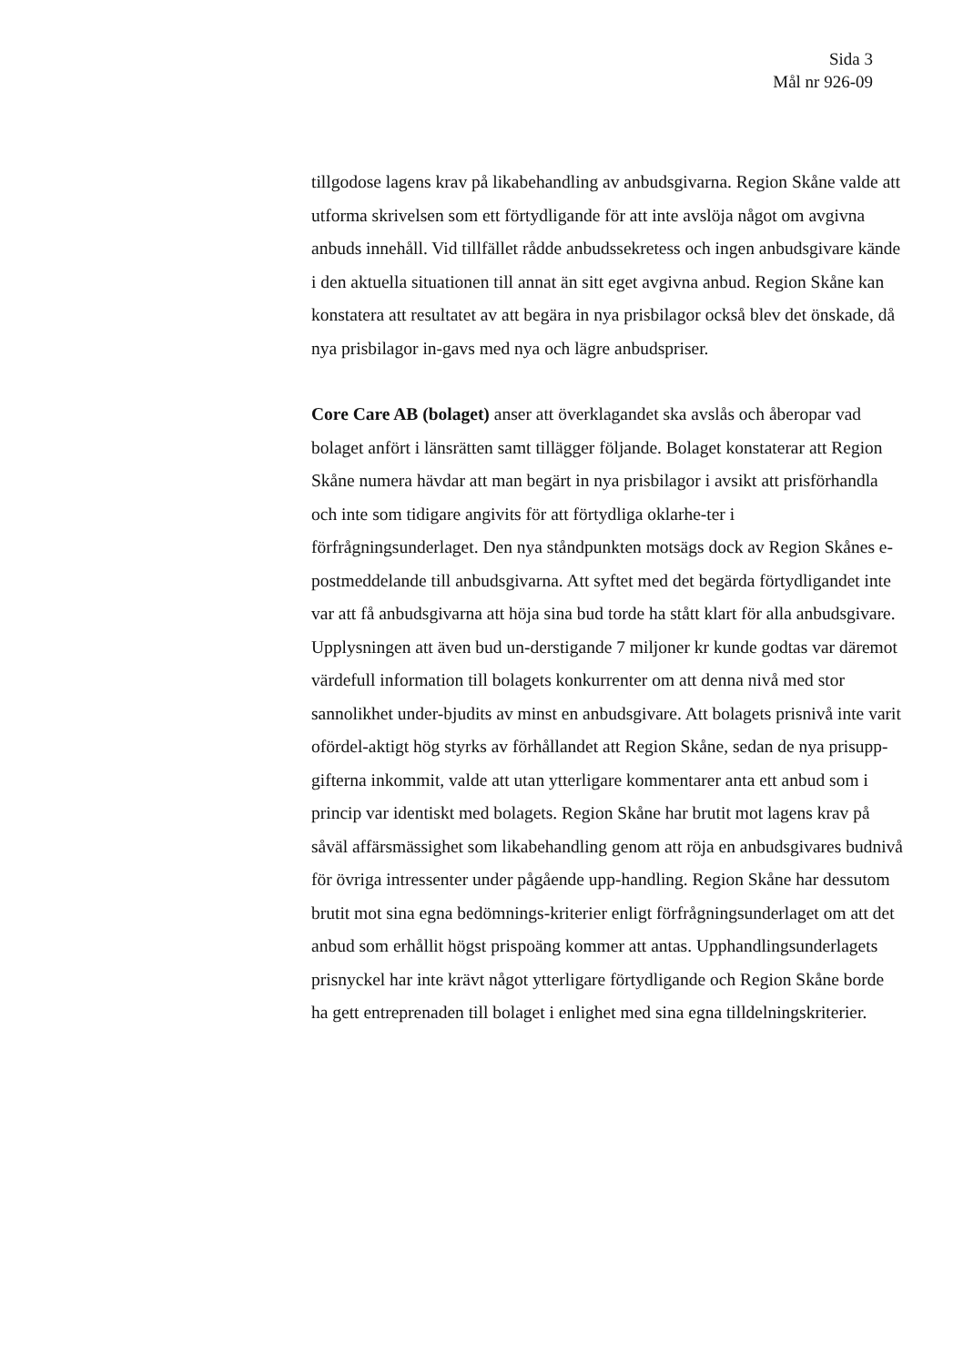Sida 3
Mål nr 926-09
tillgodose lagens krav på likabehandling av anbudsgivarna. Region Skåne valde att utforma skrivelsen som ett förtydligande för att inte avslöja något om avgivna anbuds innehåll. Vid tillfället rådde anbudssekretess och ingen anbudsgivare kände i den aktuella situationen till annat än sitt eget avgivna anbud. Region Skåne kan konstatera att resultatet av att begära in nya prisbilagor också blev det önskade, då nya prisbilagor in-gavs med nya och lägre anbudspriser.
Core Care AB (bolaget) anser att överklagandet ska avslås och åberopar vad bolaget anfört i länsrätten samt tillägger följande. Bolaget konstaterar att Region Skåne numera hävdar att man begärt in nya prisbilagor i avsikt att prisförhandla och inte som tidigare angivits för att förtydliga oklarhe-ter i förfrågningsunderlaget. Den nya ståndpunkten motsägs dock av Region Skånes e-postmeddelande till anbudsgivarna. Att syftet med det begärda förtydligandet inte var att få anbudsgivarna att höja sina bud torde ha stått klart för alla anbudsgivare. Upplysningen att även bud un-derstigande 7 miljoner kr kunde godtas var däremot värdefull information till bolagets konkurrenter om att denna nivå med stor sannolikhet under-bjudits av minst en anbudsgivare. Att bolagets prisnivå inte varit ofördel-aktigt hög styrks av förhållandet att Region Skåne, sedan de nya prisupp-gifterna inkommit, valde att utan ytterligare kommentarer anta ett anbud som i princip var identiskt med bolagets. Region Skåne har brutit mot lagens krav på såväl affärsmässighet som likabehandling genom att röja en anbudsgivares budnivå för övriga intressenter under pågående upp-handling. Region Skåne har dessutom brutit mot sina egna bedömnings-kriterier enligt förfrågningsunderlaget om att det anbud som erhållit högst prispoäng kommer att antas. Upphandlingsunderlagets prisnyckel har inte krävt något ytterligare förtydligande och Region Skåne borde ha gett entreprenaden till bolaget i enlighet med sina egna tilldelningskriterier.